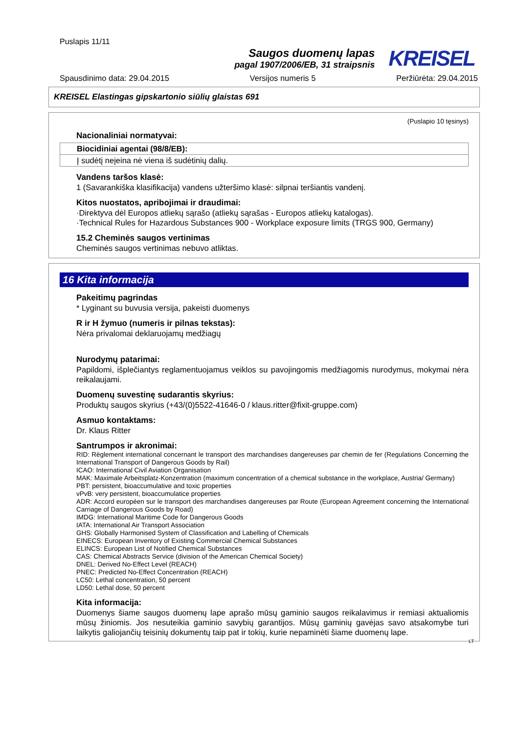Puslapis 11/11
Saugos duomenų lapas
pagal 1907/2006/EB, 31 straipsnis
KREISEL
Spausdinimo data: 29.04.2015 Versijos numeris 5 Peržiūrėta: 29.04.2015
KREISEL Elastingas gipskartonio siūlių glaistas 691
(Puslapio 10 tęsinys)
Nacionaliniai normatyvai:
| Biocidiniai agentai (98/8/EB): |
| Į sudėtį neįeina nė viena iš sudėtinių dalių. |
Vandens taršos klasė:
1 (Savarankiška klasifikacija) vandens užteršimo klasė: silpnai teršiantis vandenį.
Kitos nuostatos, apribojimai ir draudimai:
·Direktyva dėl Europos atliekų sąrašo (atliekų sąrašas - Europos atliekų katalogas).
·Technical Rules for Hazardous Substances 900 - Workplace exposure limits (TRGS 900, Germany)
15.2 Cheminės saugos vertinimas
Cheminės saugos vertinimas nebuvo atliktas.
16 Kita informacija
Pakeitimų pagrindas
* Lyginant su buvusia versija, pakeisti duomenys
R ir H žymuo (numeris ir pilnas tekstas):
Nėra privalomai deklaruojamų medžiagų
Nurodymų patarimai:
Papildomi, išplečiantys reglamentuojamus veiklos su pavojingomis medžiagomis nurodymus, mokymai nėra reikalaujami.
Duomenų suvestinę sudarantis skyrius:
Produktų saugos skyrius (+43/(0)5522-41646-0 / klaus.ritter@fixit-gruppe.com)
Asmuo kontaktams:
Dr. Klaus Ritter
Santrumpos ir akronimai:
RID: Règlement international concernant le transport des marchandises dangereuses par chemin de fer (Regulations Concerning the International Transport of Dangerous Goods by Rail)
ICAO: International Civil Aviation Organisation
MAK: Maximale Arbeitsplatz-Konzentration (maximum concentration of a chemical substance in the workplace, Austria/ Germany)
PBT: persistent, bioaccumulative and toxic properties
vPvB: very persistent, bioaccumulatice properties
ADR: Accord européen sur le transport des marchandises dangereuses par Route (European Agreement concerning the International Carriage of Dangerous Goods by Road)
IMDG: International Maritime Code for Dangerous Goods
IATA: International Air Transport Association
GHS: Globally Harmonised System of Classification and Labelling of Chemicals
EINECS: European Inventory of Existing Commercial Chemical Substances
ELINCS: European List of Notified Chemical Substances
CAS: Chemical Abstracts Service (division of the American Chemical Society)
DNEL: Derived No-Effect Level (REACH)
PNEC: Predicted No-Effect Concentration (REACH)
LC50: Lethal concentration, 50 percent
LD50: Lethal dose, 50 percent
Kita informacija:
Duomenys šiame saugos duomenų lape aprašo mūsų gaminio saugos reikalavimus ir remiasi aktualiomis mūsų žiniomis. Jos nesuteikia gaminio savybių garantijos. Mūsų gaminių gavėjas savo atsakomybe turi laikytis galiojančių teisinių dokumentų taip pat ir tokių, kurie nepaminėti šiame duomenų lape.
LT